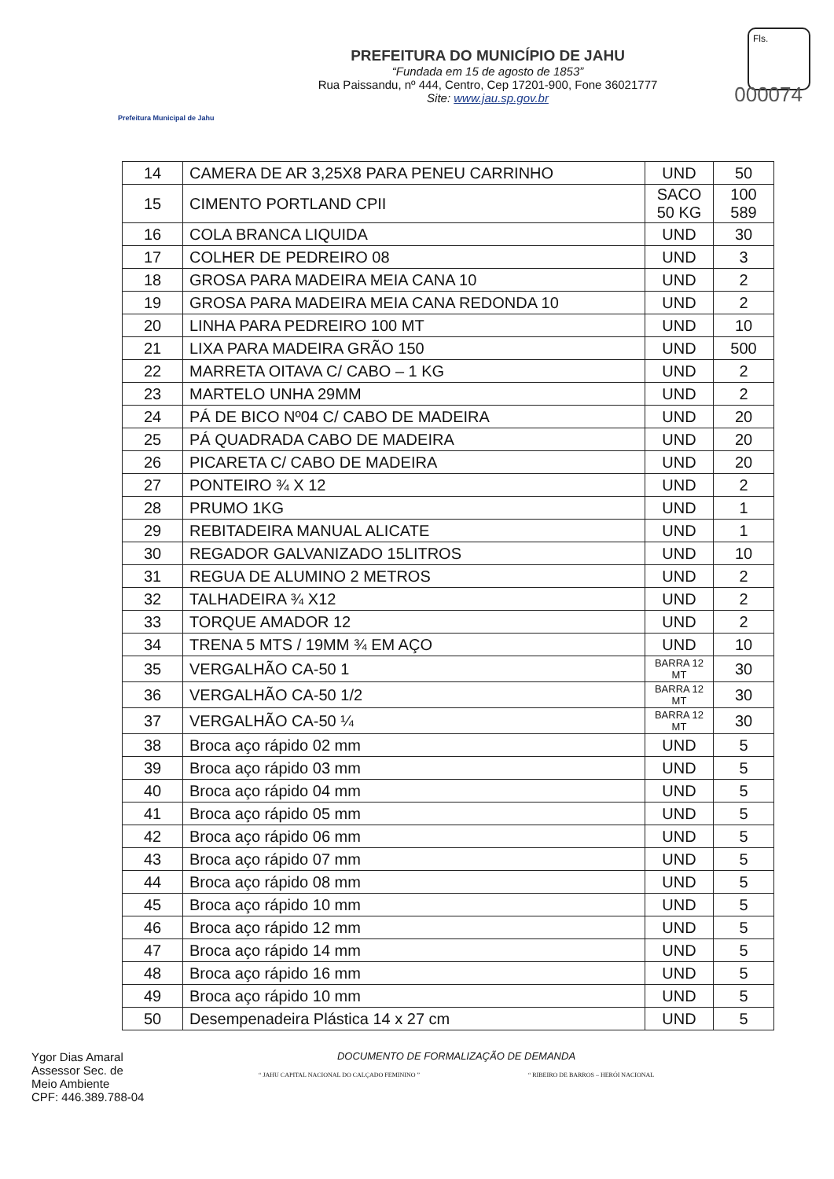Prefeitura Municipal de Jahu
PREFEITURA DO MUNICÍPIO DE JAHU
“Fundada em 15 de agosto de 1853”
Rua Paissandu, nº 444, Centro, Cep 17201-900, Fone 36021777
Site: www.jau.sp.gov.br
Fls.
000074
| 14 | CAMERA DE AR 3,25X8 PARA PENEU CARRINHO | UND | 50 |
| 15 | CIMENTO PORTLAND CPII | SACO 50 KG | 100 589 |
| 16 | COLA BRANCA LIQUIDA | UND | 30 |
| 17 | COLHER DE PEDREIRO 08 | UND | 3 |
| 18 | GROSA PARA MADEIRA MEIA CANA 10 | UND | 2 |
| 19 | GROSA PARA MADEIRA MEIA CANA REDONDA 10 | UND | 2 |
| 20 | LINHA PARA PEDREIRO 100 MT | UND | 10 |
| 21 | LIXA PARA MADEIRA GRÃO 150 | UND | 500 |
| 22 | MARRETA OITAVA C/ CABO – 1 KG | UND | 2 |
| 23 | MARTELO UNHA 29MM | UND | 2 |
| 24 | PÁ DE BICO Nº04 C/ CABO DE MADEIRA | UND | 20 |
| 25 | PÁ QUADRADA CABO DE MADEIRA | UND | 20 |
| 26 | PICARETA C/ CABO DE MADEIRA | UND | 20 |
| 27 | PONTEIRO ¾ X 12 | UND | 2 |
| 28 | PRUMO 1KG | UND | 1 |
| 29 | REBITADEIRA MANUAL ALICATE | UND | 1 |
| 30 | REGADOR GALVANIZADO 15LITROS | UND | 10 |
| 31 | REGUA DE ALUMINO 2 METROS | UND | 2 |
| 32 | TALHADEIRA ¾ X12 | UND | 2 |
| 33 | TORQUE AMADOR 12 | UND | 2 |
| 34 | TRENA 5 MTS / 19MM ¾ EM AÇO | UND | 10 |
| 35 | VERGALHÃO CA-50 1 | BARRA 12 MT | 30 |
| 36 | VERGALHÃO CA-50 1/2 | BARRA 12 MT | 30 |
| 37 | VERGALHÃO CA-50 ¼ | BARRA 12 MT | 30 |
| 38 | Broca aço rápido 02 mm | UND | 5 |
| 39 | Broca aço rápido 03 mm | UND | 5 |
| 40 | Broca aço rápido 04 mm | UND | 5 |
| 41 | Broca aço rápido 05 mm | UND | 5 |
| 42 | Broca aço rápido 06 mm | UND | 5 |
| 43 | Broca aço rápido 07 mm | UND | 5 |
| 44 | Broca aço rápido 08 mm | UND | 5 |
| 45 | Broca aço rápido 10 mm | UND | 5 |
| 46 | Broca aço rápido 12 mm | UND | 5 |
| 47 | Broca aço rápido 14 mm | UND | 5 |
| 48 | Broca aço rápido 16 mm | UND | 5 |
| 49 | Broca aço rápido 10 mm | UND | 5 |
| 50 | Desempenadeira Plástica 14 x 27 cm | UND | 5 |
Ygor Dias Amaral
Assessor Sec. de
Meio Ambiente
CPF: 446.389.788-04
DOCUMENTO DE FORMALIZAÇÃO DE DEMANDA
“ JAHU CAPITAL NACIONAL DO CALÇADO FEMININO ” “ RIBEIRO DE BARROS – HERÓI NACIONAL